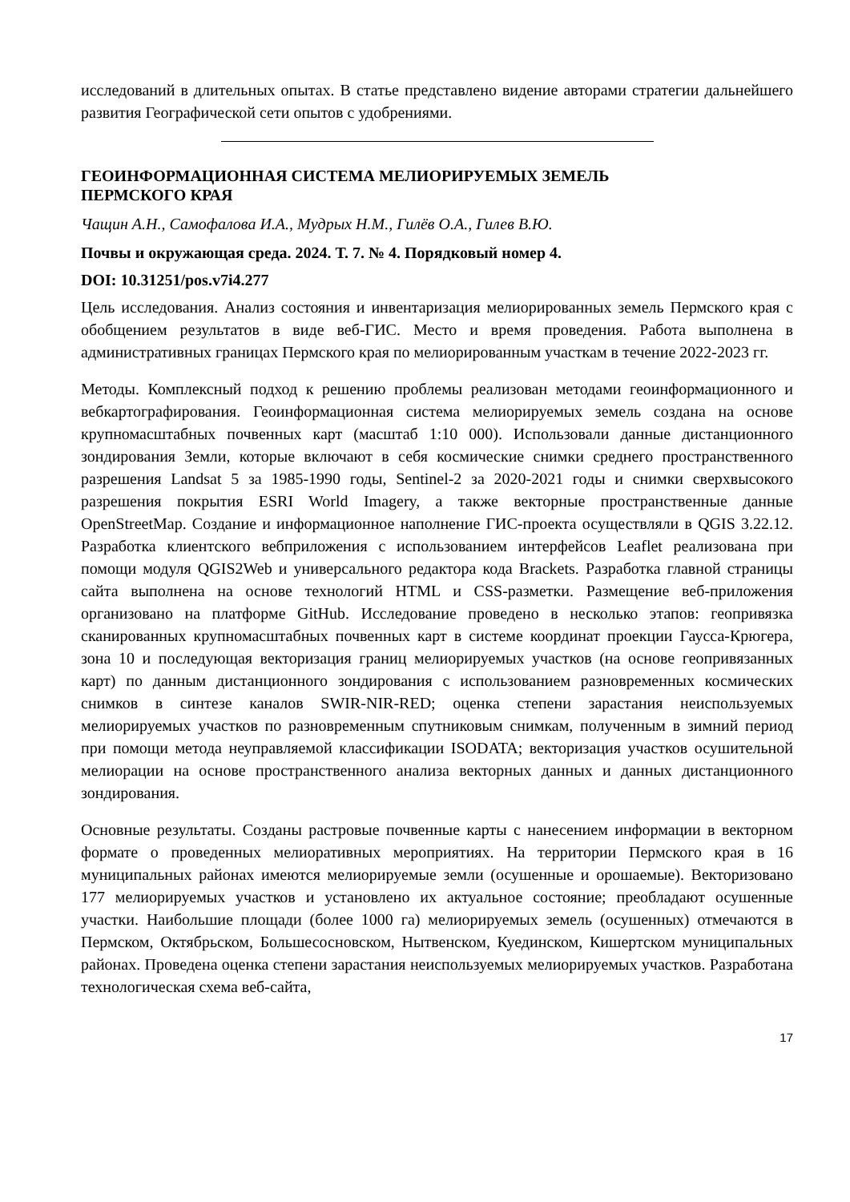исследований в длительных опытах. В статье представлено видение авторами стратегии дальнейшего развития Географической сети опытов с удобрениями.
ГЕОИНФОРМАЦИОННАЯ СИСТЕМА МЕЛИОРИРУЕМЫХ ЗЕМЕЛЬ
ПЕРМСКОГО КРАЯ
Чащин А.Н., Самофалова И.А., Мудрых Н.М., Гилёв О.А., Гилев В.Ю.
Почвы и окружающая среда. 2024. Т. 7. № 4. Порядковый номер 4.
DOI: 10.31251/pos.v7i4.277
Цель исследования. Анализ состояния и инвентаризация мелиорированных земель Пермского края с обобщением результатов в виде веб-ГИС. Место и время проведения. Работа выполнена в административных границах Пермского края по мелиорированным участкам в течение 2022-2023 гг.
Методы. Комплексный подход к решению проблемы реализован методами геоинформационного и вебкартографирования. Геоинформационная система мелиорируемых земель создана на основе крупномасштабных почвенных карт (масштаб 1:10 000). Использовали данные дистанционного зондирования Земли, которые включают в себя космические снимки среднего пространственного разрешения Landsat 5 за 1985-1990 годы, Sentinel-2 за 2020-2021 годы и снимки сверхвысокого разрешения покрытия ESRI World Imagery, а также векторные пространственные данные OpenStreetMap. Создание и информационное наполнение ГИС-проекта осуществляли в QGIS 3.22.12. Разработка клиентского вебприложения с использованием интерфейсов Leaflet реализована при помощи модуля QGIS2Web и универсального редактора кода Brackets. Разработка главной страницы сайта выполнена на основе технологий HTML и CSS-разметки. Размещение веб-приложения организовано на платформе GitHub. Исследование проведено в несколько этапов: геопривязка сканированных крупномасштабных почвенных карт в системе координат проекции Гаусса-Крюгера, зона 10 и последующая векторизация границ мелиорируемых участков (на основе геопривязанных карт) по данным дистанционного зондирования с использованием разновременных космических снимков в синтезе каналов SWIR-NIR-RED; оценка степени зарастания неиспользуемых мелиорируемых участков по разновременным спутниковым снимкам, полученным в зимний период при помощи метода неуправляемой классификации ISODATA; векторизация участков осушительной мелиорации на основе пространственного анализа векторных данных и данных дистанционного зондирования.
Основные результаты. Созданы растровые почвенные карты с нанесением информации в векторном формате о проведенных мелиоративных мероприятиях. На территории Пермского края в 16 муниципальных районах имеются мелиорируемые земли (осушенные и орошаемые). Векторизовано 177 мелиорируемых участков и установлено их актуальное состояние; преобладают осушенные участки. Наибольшие площади (более 1000 га) мелиорируемых земель (осушенных) отмечаются в Пермском, Октябрьском, Большесосновском, Нытвенском, Куединском, Кишертском муниципальных районах. Проведена оценка степени зарастания неиспользуемых мелиорируемых участков. Разработана технологическая схема веб-сайта,
17